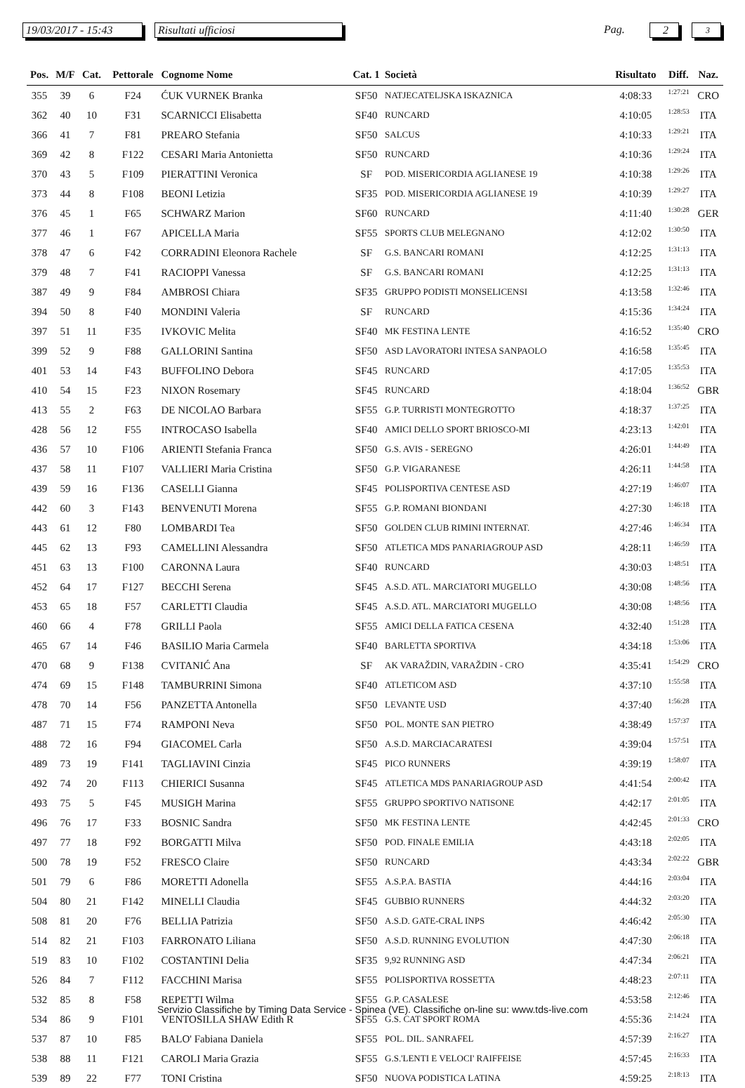19/03/2017 - 15:43
Risultati ufficiosi Pag. 2 3
| Pos. | M/F | Cat. | Pettorale | Cognome Nome | Cat. 1 | Società | Risultato | Diff. | Naz. |
| --- | --- | --- | --- | --- | --- | --- | --- | --- | --- |
| 355 | 39 | 6 | F24 | ĆUK VURNEK Branka | SF50 | NATJECATELJSKA ISKAZNICA | 4:08:33 | 1:27:21 | CRO |
| 362 | 40 | 10 | F31 | SCARNICCI Elisabetta | SF40 | RUNCARD | 4:10:05 | 1:28:53 | ITA |
| 366 | 41 | 7 | F81 | PREARO Stefania | SF50 | SALCUS | 4:10:33 | 1:29:21 | ITA |
| 369 | 42 | 8 | F122 | CESARI Maria Antonietta | SF50 | RUNCARD | 4:10:36 | 1:29:24 | ITA |
| 370 | 43 | 5 | F109 | PIERATTINI Veronica | SF | POD. MISERICORDIA AGLIANESE 19 | 4:10:38 | 1:29:26 | ITA |
| 373 | 44 | 8 | F108 | BEONI Letizia | SF35 | POD. MISERICORDIA AGLIANESE 19 | 4:10:39 | 1:29:27 | ITA |
| 376 | 45 | 1 | F65 | SCHWARZ Marion | SF60 | RUNCARD | 4:11:40 | 1:30:28 | GER |
| 377 | 46 | 1 | F67 | APICELLA Maria | SF55 | SPORTS CLUB MELEGNANO | 4:12:02 | 1:30:50 | ITA |
| 378 | 47 | 6 | F42 | CORRADINI Eleonora Rachele | SF | G.S. BANCARI ROMANI | 4:12:25 | 1:31:13 | ITA |
| 379 | 48 | 7 | F41 | RACIOPPI Vanessa | SF | G.S. BANCARI ROMANI | 4:12:25 | 1:31:13 | ITA |
| 387 | 49 | 9 | F84 | AMBROSI Chiara | SF35 | GRUPPO PODISTI MONSELICENSI | 4:13:58 | 1:32:46 | ITA |
| 394 | 50 | 8 | F40 | MONDINI Valeria | SF | RUNCARD | 4:15:36 | 1:34:24 | ITA |
| 397 | 51 | 11 | F35 | IVKOVIC Melita | SF40 | MK FESTINA LENTE | 4:16:52 | 1:35:40 | CRO |
| 399 | 52 | 9 | F88 | GALLORINI Santina | SF50 | ASD LAVORATORI INTESA SANPAOLO | 4:16:58 | 1:35:45 | ITA |
| 401 | 53 | 14 | F43 | BUFFOLINO Debora | SF45 | RUNCARD | 4:17:05 | 1:35:53 | ITA |
| 410 | 54 | 15 | F23 | NIXON Rosemary | SF45 | RUNCARD | 4:18:04 | 1:36:52 | GBR |
| 413 | 55 | 2 | F63 | DE NICOLAO Barbara | SF55 | G.P. TURRISTI MONTEGROTTO | 4:18:37 | 1:37:25 | ITA |
| 428 | 56 | 12 | F55 | INTROCASO Isabella | SF40 | AMICI DELLO SPORT BRIOSCO-MI | 4:23:13 | 1:42:01 | ITA |
| 436 | 57 | 10 | F106 | ARIENTI Stefania Franca | SF50 | G.S. AVIS - SEREGNO | 4:26:01 | 1:44:49 | ITA |
| 437 | 58 | 11 | F107 | VALLIERI Maria Cristina | SF50 | G.P. VIGARANESE | 4:26:11 | 1:44:58 | ITA |
| 439 | 59 | 16 | F136 | CASELLI Gianna | SF45 | POLISPORTIVA CENTESE ASD | 4:27:19 | 1:46:07 | ITA |
| 442 | 60 | 3 | F143 | BENVENUTI Morena | SF55 | G.P. ROMANI BIONDANI | 4:27:30 | 1:46:18 | ITA |
| 443 | 61 | 12 | F80 | LOMBARDI Tea | SF50 | GOLDEN CLUB RIMINI INTERNAT. | 4:27:46 | 1:46:34 | ITA |
| 445 | 62 | 13 | F93 | CAMELLINI Alessandra | SF50 | ATLETICA MDS PANARIAGROUP ASD | 4:28:11 | 1:46:59 | ITA |
| 451 | 63 | 13 | F100 | CARONNA Laura | SF40 | RUNCARD | 4:30:03 | 1:48:51 | ITA |
| 452 | 64 | 17 | F127 | BECCHI Serena | SF45 | A.S.D. ATL. MARCIATORI MUGELLO | 4:30:08 | 1:48:56 | ITA |
| 453 | 65 | 18 | F57 | CARLETTI Claudia | SF45 | A.S.D. ATL. MARCIATORI MUGELLO | 4:30:08 | 1:48:56 | ITA |
| 460 | 66 | 4 | F78 | GRILLI Paola | SF55 | AMICI DELLA FATICA CESENA | 4:32:40 | 1:51:28 | ITA |
| 465 | 67 | 14 | F46 | BASILIO Maria Carmela | SF40 | BARLETTA SPORTIVA | 4:34:18 | 1:53:06 | ITA |
| 470 | 68 | 9 | F138 | CVITANIĆ Ana | SF | AK VARAŽDIN, VARAŽDIN - CRO | 4:35:41 | 1:54:29 | CRO |
| 474 | 69 | 15 | F148 | TAMBURRINI Simona | SF40 | ATLETICOM ASD | 4:37:10 | 1:55:58 | ITA |
| 478 | 70 | 14 | F56 | PANZETTA Antonella | SF50 | LEVANTE USD | 4:37:40 | 1:56:28 | ITA |
| 487 | 71 | 15 | F74 | RAMPONI Neva | SF50 | POL. MONTE SAN PIETRO | 4:38:49 | 1:57:37 | ITA |
| 488 | 72 | 16 | F94 | GIACOMEL Carla | SF50 | A.S.D. MARCIACARATESI | 4:39:04 | 1:57:51 | ITA |
| 489 | 73 | 19 | F141 | TAGLIAVINI Cinzia | SF45 | PICO RUNNERS | 4:39:19 | 1:58:07 | ITA |
| 492 | 74 | 20 | F113 | CHIERICI Susanna | SF45 | ATLETICA MDS PANARIAGROUP ASD | 4:41:54 | 2:00:42 | ITA |
| 493 | 75 | 5 | F45 | MUSIGH Marina | SF55 | GRUPPO SPORTIVO NATISONE | 4:42:17 | 2:01:05 | ITA |
| 496 | 76 | 17 | F33 | BOSNIC Sandra | SF50 | MK FESTINA LENTE | 4:42:45 | 2:01:33 | CRO |
| 497 | 77 | 18 | F92 | BORGATTI Milva | SF50 | POD. FINALE EMILIA | 4:43:18 | 2:02:05 | ITA |
| 500 | 78 | 19 | F52 | FRESCO Claire | SF50 | RUNCARD | 4:43:34 | 2:02:22 | GBR |
| 501 | 79 | 6 | F86 | MORETTI Adonella | SF55 | A.S.P.A. BASTIA | 4:44:16 | 2:03:04 | ITA |
| 504 | 80 | 21 | F142 | MINELLI Claudia | SF45 | GUBBIO RUNNERS | 4:44:32 | 2:03:20 | ITA |
| 508 | 81 | 20 | F76 | BELLIA Patrizia | SF50 | A.S.D. GATE-CRAL INPS | 4:46:42 | 2:05:30 | ITA |
| 514 | 82 | 21 | F103 | FARRONATO Liliana | SF50 | A.S.D. RUNNING EVOLUTION | 4:47:30 | 2:06:18 | ITA |
| 519 | 83 | 10 | F102 | COSTANTINI Delia | SF35 | 9,92 RUNNING ASD | 4:47:34 | 2:06:21 | ITA |
| 526 | 84 | 7 | F112 | FACCHINI Marisa | SF55 | POLISPORTIVA ROSSETTA | 4:48:23 | 2:07:11 | ITA |
| 532 | 85 | 8 | F58 | REPETTI Wilma | SF55 | G.P. CASALESE | 4:53:58 | 2:12:46 | ITA |
| 534 | 86 | 9 | F101 | VENTOSILLA SHAW Edith R | SF55 | G.S. CAT SPORT ROMA | 4:55:36 | 2:14:24 | ITA |
| 537 | 87 | 10 | F85 | BALO' Fabiana Daniela | SF55 | POL. DIL. SANRAFEL | 4:57:39 | 2:16:27 | ITA |
| 538 | 88 | 11 | F121 | CAROLI Maria Grazia | SF55 | G.S.'LENTI E VELOCI' RAIFFEISE | 4:57:45 | 2:16:33 | ITA |
| 539 | 89 | 22 | F77 | TONI Cristina | SF50 | NUOVA PODISTICA LATINA | 4:59:25 | 2:18:13 | ITA |
Servizio Classifiche by Timing Data Service - Spinea (VE). Classifiche on-line su: www.tds-live.com